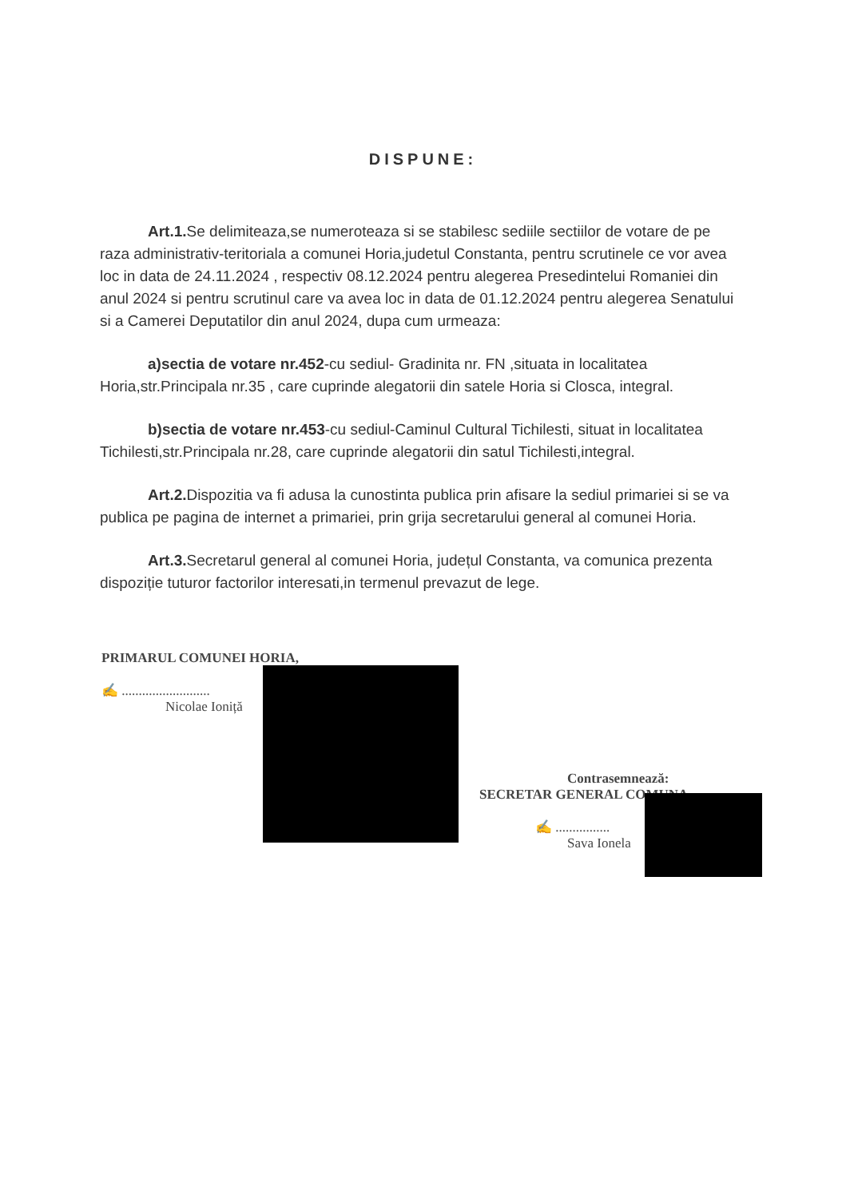DISPUNE:
Art.1. Se delimiteaza,se numeroteaza si se stabilesc sediile sectiilor de votare de pe raza administrativ-teritoriala a comunei Horia,judetul Constanta, pentru scrutinele ce vor avea loc in data de 24.11.2024 , respectiv 08.12.2024 pentru alegerea Presedintelui Romaniei din anul 2024 si pentru scrutinul care va avea loc in data de 01.12.2024 pentru alegerea Senatului si a Camerei Deputatilor din anul 2024, dupa cum urmeaza:
a)sectia de votare nr.452-cu sediul- Gradinita nr. FN ,situata in localitatea Horia,str.Principala nr.35 , care cuprinde alegatorii din satele Horia si Closca, integral.
b)sectia de votare nr.453-cu sediul-Caminul Cultural Tichilesti, situat in localitatea Tichilesti,str.Principala nr.28, care cuprinde alegatorii din satul Tichilesti,integral.
Art.2. Dispozitia va fi adusa la cunostinta publica prin afisare la sediul primariei si se va publica pe pagina de internet a primariei, prin grija secretarului general al comunei Horia.
Art.3. Secretarul general al comunei Horia, județul Constanta, va comunica prezenta dispoziție tuturor factorilor interesati,in termenul prevazut de lege.
PRIMARUL COMUNEI HORIA,
✍ ..........................
Nicolae Ioniță
Contrasemnează:
SECRETAR GENERAL COMUNA ,
✍ ................
Sava Ionela